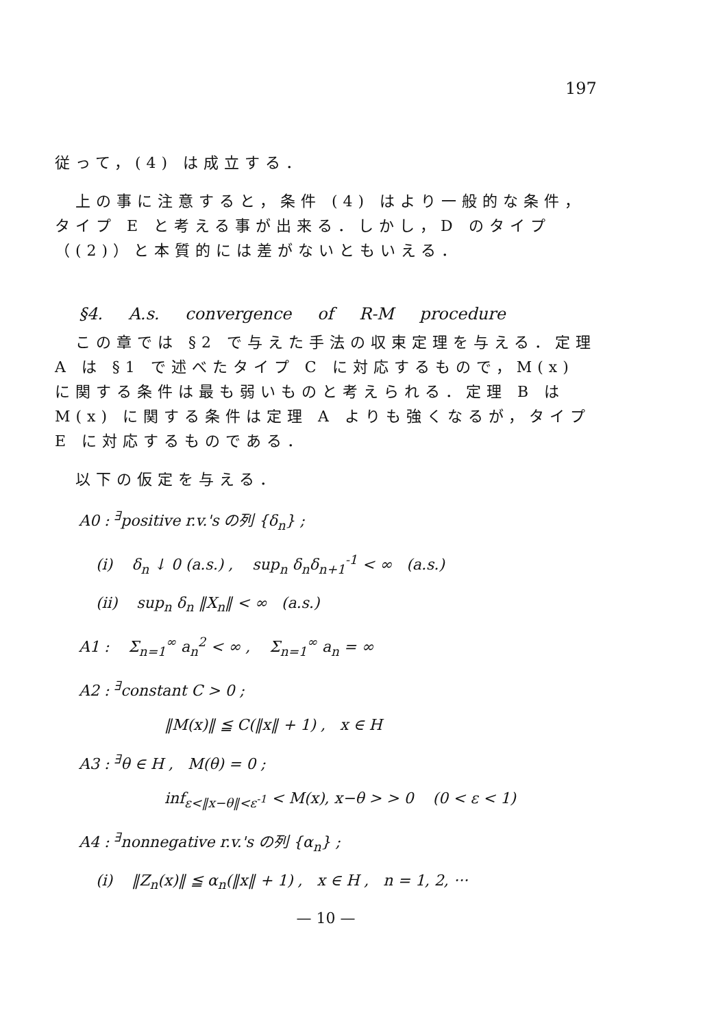197
従って，(4) は成立する．
上の事に注意すると，条件 (4) はより一般的な条件，タイプ E と考える事が出来る．しかし，D のタイプ（(2)）と本質的には差がないともいえる．
§4. A.s. convergence of R-M procedure
この章では §2 で与えた手法の収束定理を与える．定理 A は §1 で述べたタイプ C に対応するもので，M(x) に関する条件は最も弱いものと考えられる．定理 B は M(x) に関する条件は定理 A よりも強くなるが，タイプ E に対応するものである．
以下の仮定を与える．
A0 : <sup>∃</sup>positive r.v.'s の列 {δ<sub>n</sub>} ;
(i) δ<sub>n</sub> ↓ 0 (a.s.) , sup<sub>n</sub> δ<sub>n</sub>δ<sub>n+1</sub><sup>-1</sup> < ∞ (a.s.)
(ii) sup<sub>n</sub> δ<sub>n</sub> ‖X<sub>n</sub>‖ < ∞ (a.s.)
A1 : Σ<sub>n=1</sub><sup>∞</sup> a<sub>n</sub><sup>2</sup> < ∞ , Σ<sub>n=1</sub><sup>∞</sup> a<sub>n</sub> = ∞
A2 : <sup>∃</sup>constant C > 0 ;
‖M(x)‖ ≦ C(‖x‖ + 1) , x ∈ H
A3 : <sup>∃</sup>θ ∈ H , M(θ) = 0 ;
inf<sub>ε<‖x−θ‖<ε<sup>-1</sup></sub> < M(x), x−θ > > 0 (0 < ε < 1)
A4 : <sup>∃</sup>nonnegative r.v.'s の列 {α<sub>n</sub>} ;
(i) ‖Z<sub>n</sub>(x)‖ ≦ α<sub>n</sub>(‖x‖ + 1) , x ∈ H , n = 1, 2, ···
— 10 —